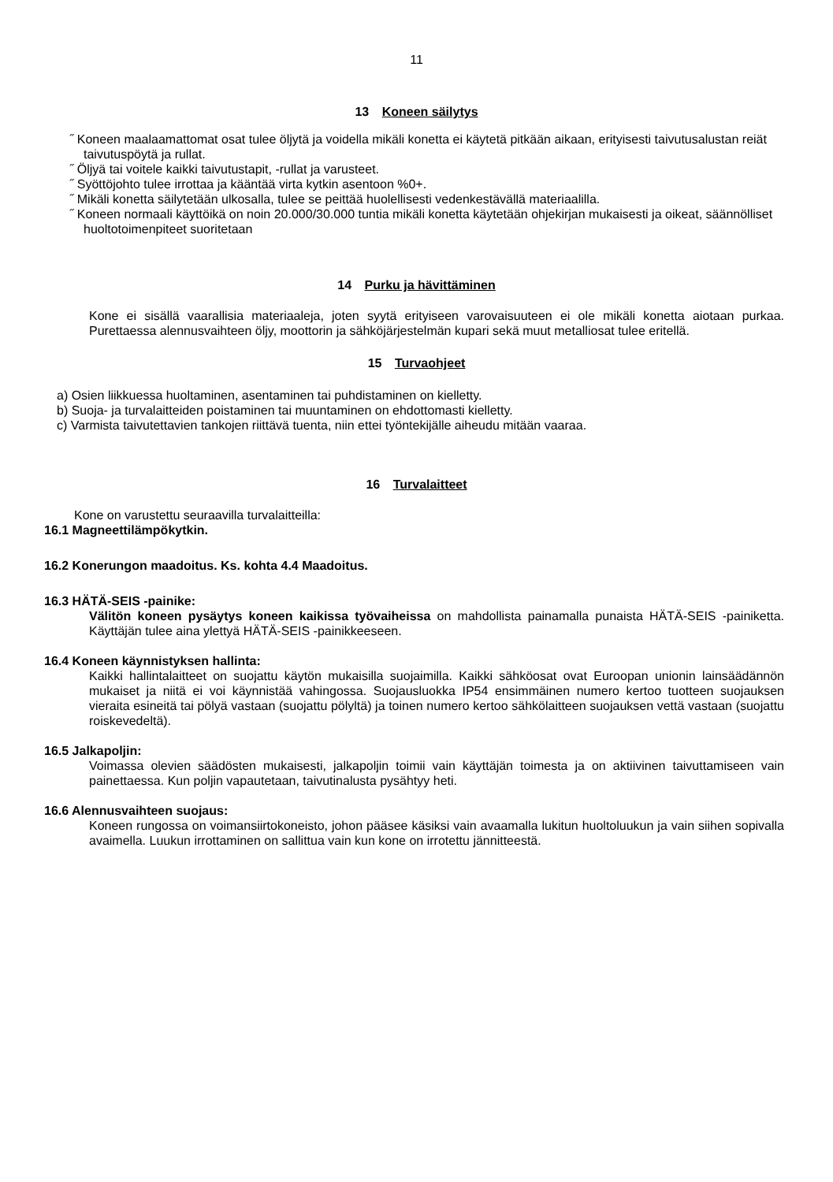11
13 Koneen säilytys
˝ Koneen maalaamattomat osat tulee öljytä ja voidella mikäli konetta ei käytetä pitkään aikaan, erityisesti taivutusalustan reiät taivutuspöytä ja rullat.
˝ Öljyä tai voitele kaikki taivutustapit, -rullat ja varusteet.
˝ Syöttöjohto tulee irrottaa ja kääntää virta kytkin asentoon %0+.
˝ Mikäli konetta säilytetään ulkosalla, tulee se peittää huolellisesti vedenkestävällä materiaalilla.
˝ Koneen normaali käyttöikä on noin 20.000/30.000 tuntia mikäli konetta käytetään ohjekirjan mukaisesti ja oikeat, säännölliset huoltotoimenpiteet suoritetaan
14 Purku ja hävittäminen
Kone ei sisällä vaarallisia materiaaleja, joten syytä erityiseen varovaisuuteen ei ole mikäli konetta aiotaan purkaa. Purettaessa alennusvaihteen öljy, moottorin ja sähköjärjestelmän kupari sekä muut metalliosat tulee eritellä.
15 Turvaohjeet
a) Osien liikkuessa huoltaminen, asentaminen tai puhdistaminen on kielletty.
b) Suoja- ja turvalaitteiden poistaminen tai muuntaminen on ehdottomasti kielletty.
c) Varmista taivutettavien tankojen riittävä tuenta, niin ettei työntekijälle aiheudu mitään vaaraa.
16 Turvalaitteet
Kone on varustettu seuraavilla turvalaitteilla:
16.1 Magneettilämpökytkin.
16.2 Konerungon maadoitus. Ks. kohta 4.4 Maadoitus.
16.3 HÄTÄ-SEIS -painike:
Välitön koneen pysäytys koneen kaikissa työvaiheissa on mahdollista painamalla punaista HÄTÄ-SEIS -painiketta. Käyttäjän tulee aina ylettyä HÄTÄ-SEIS -painikkeeseen.
16.4 Koneen käynnistyksen hallinta:
Kaikki hallintalaitteet on suojattu käytön mukaisilla suojaimilla. Kaikki sähköosat ovat Euroopan unionin lainsäädännön mukaiset ja niitä ei voi käynnistää vahingossa. Suojausluokka IP54 ensimmäinen numero kertoo tuotteen suojauksen vieraita esineitä tai pölyä vastaan (suojattu pölyltä) ja toinen numero kertoo sähkölaitteen suojauksen vettä vastaan (suojattu roiskevedeltä).
16.5 Jalkapoljin:
Voimassa olevien säädösten mukaisesti, jalkapoljin toimii vain käyttäjän toimesta ja on aktiivinen taivuttamiseen vain painettaessa. Kun poljin vapautetaan, taivutinalusta pysähtyy heti.
16.6 Alennusvaihteen suojaus:
Koneen rungossa on voimansiirtokoneisto, johon pääsee käsiksi vain avaamalla lukitun huoltoluukun ja vain siihen sopivalla avaimella. Luukun irrottaminen on sallittua vain kun kone on irrotettu jännitteestä.